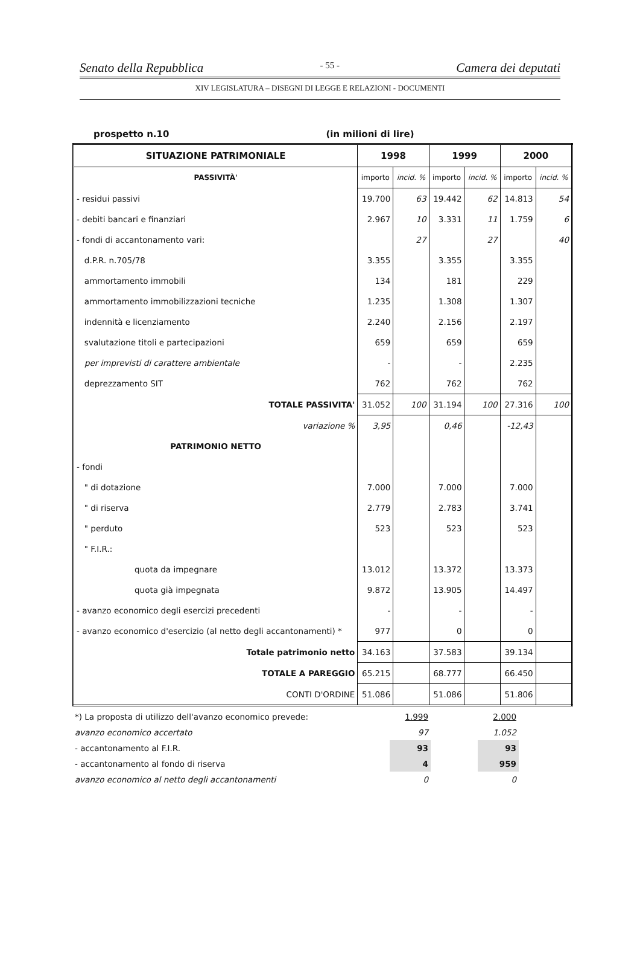Senato della Repubblica - 55 - Camera dei deputati
XIV LEGISLATURA – DISEGNI DI LEGGE E RELAZIONI - DOCUMENTI
prospetto n.10 (in milioni di lire)
| SITUAZIONE PATRIMONIALE | 1998 | | 1999 | | 2000 | |
| --- | --- | --- | --- | --- | --- | --- |
| PASSIVITÀ' | importo | incid. % | importo | incid. % | importo | incid. % |
| - residui passivi | 19.700 | 63 | 19.442 | 62 | 14.813 | 54 |
| - debiti bancari e finanziari | 2.967 | 10 | 3.331 | 11 | 1.759 | 6 |
| - fondi di accantonamento vari: | | 27 | | 27 | | 40 |
| d.P.R. n.705/78 | 3.355 | | 3.355 | | 3.355 | |
| ammortamento immobili | 134 | | 181 | | 229 | |
| ammortamento immobilizzazioni tecniche | 1.235 | | 1.308 | | 1.307 | |
| indennità e licenziamento | 2.240 | | 2.156 | | 2.197 | |
| svalutazione titoli e partecipazioni | 659 | | 659 | | 659 | |
| per imprevisti di carattere ambientale | - | | - | | 2.235 | |
| deprezzamento SIT | 762 | | 762 | | 762 | |
| TOTALE PASSIVITA' | 31.052 | 100 | 31.194 | 100 | 27.316 | 100 |
| variazione % | 3,95 | | 0,46 | | -12,43 | |
| PATRIMONIO NETTO | | | | | | |
| - fondi | | | | | | |
| " di dotazione | 7.000 | | 7.000 | | 7.000 | |
| " di riserva | 2.779 | | 2.783 | | 3.741 | |
| " perduto | 523 | | 523 | | 523 | |
| " F.I.R.: | | | | | | |
| quota da impegnare | 13.012 | | 13.372 | | 13.373 | |
| quota già impegnata | 9.872 | | 13.905 | | 14.497 | |
| - avanzo economico degli esercizi precedenti | - | | - | | - | |
| - avanzo economico d'esercizio (al netto degli accantonamenti) * | 977 | | 0 | | 0 | |
| Totale patrimonio netto | 34.163 | | 37.583 | | 39.134 | |
| TOTALE A PAREGGIO | 65.215 | | 68.777 | | 66.450 | |
| CONTI D'ORDINE | 51.086 | | 51.086 | | 51.806 | |
| *) La proposta di utilizzo dell'avanzo economico prevede: | | 1.999 | | 2.000 |
| avanzo economico accertato | | 97 | | 1.052 |
| - accantonamento al F.I.R. | | 93 | | 93 |
| - accantonamento al fondo di riserva | | 4 | | 959 |
| avanzo economico al netto degli accantonamenti | | 0 | | 0 |